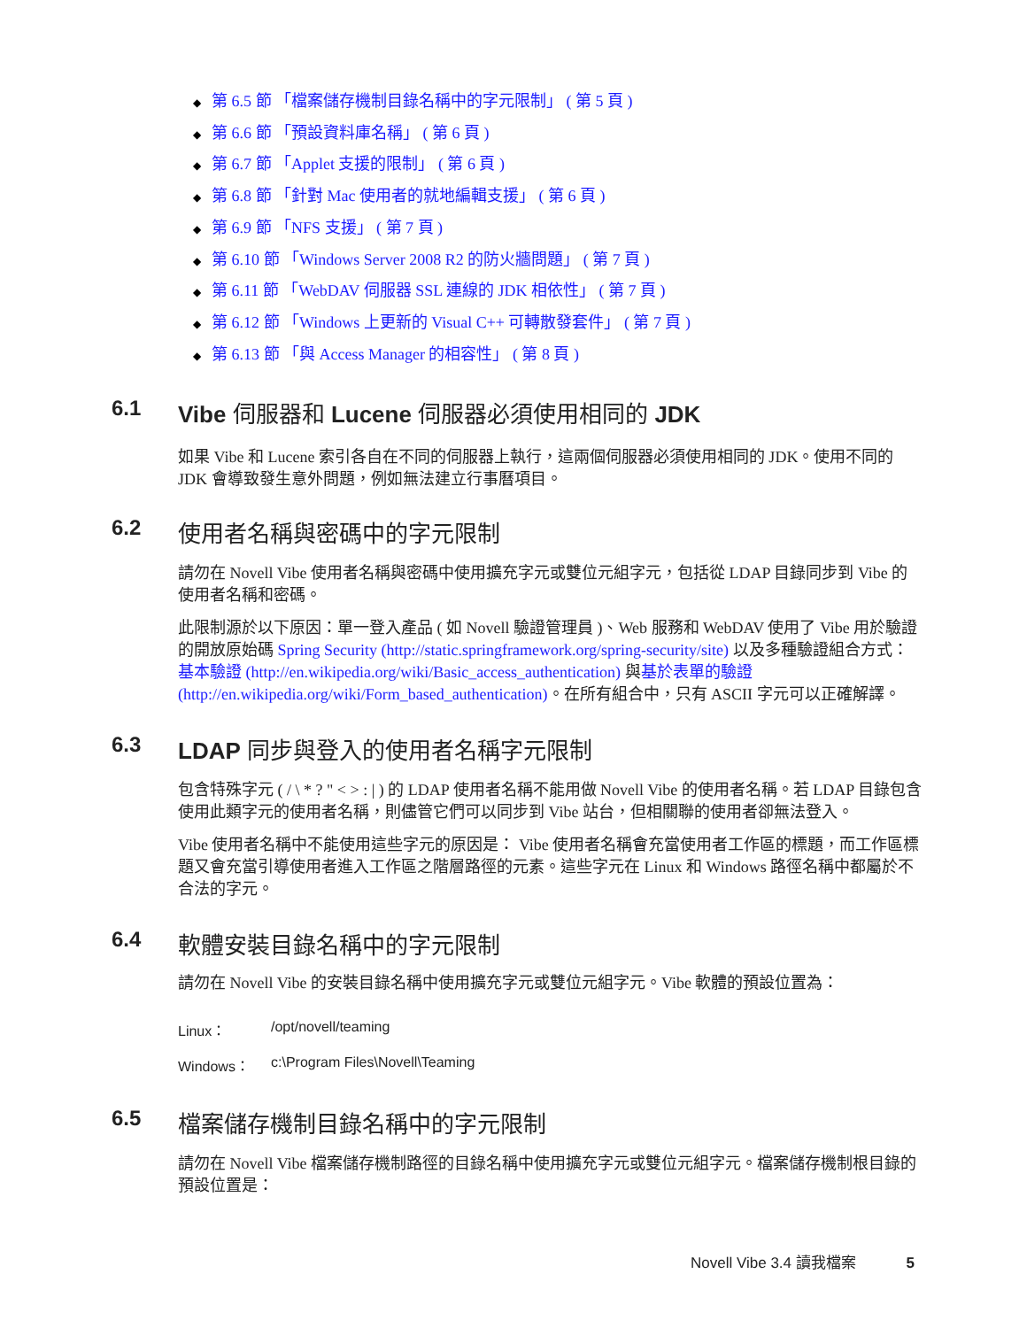◆ 第 6.5 節 「檔案儲存機制目錄名稱中的字元限制」 ( 第 5 頁 )
◆ 第 6.6 節 「預設資料庫名稱」 ( 第 6 頁 )
◆ 第 6.7 節 「Applet 支援的限制」 ( 第 6 頁 )
◆ 第 6.8 節 「針對 Mac 使用者的就地編輯支援」 ( 第 6 頁 )
◆ 第 6.9 節 「NFS 支援」 ( 第 7 頁 )
◆ 第 6.10 節 「Windows Server 2008 R2 的防火牆問題」 ( 第 7 頁 )
◆ 第 6.11 節 「WebDAV 伺服器 SSL 連線的 JDK 相依性」 ( 第 7 頁 )
◆ 第 6.12 節 「Windows 上更新的 Visual C++ 可轉散發套件」 ( 第 7 頁 )
◆ 第 6.13 節 「與 Access Manager 的相容性」 ( 第 8 頁 )
6.1 Vibe 伺服器和 Lucene 伺服器必須使用相同的 JDK
如果 Vibe 和 Lucene 索引各自在不同的伺服器上執行，這兩個伺服器必須使用相同的 JDK。使用不同的 JDK 會導致發生意外問題，例如無法建立行事曆項目。
6.2 使用者名稱與密碼中的字元限制
請勿在 Novell Vibe 使用者名稱與密碼中使用擴充字元或雙位元組字元，包括從 LDAP 目錄同步到 Vibe 的使用者名稱和密碼。
此限制源於以下原因：單一登入產品 ( 如 Novell 驗證管理員 )、Web 服務和 WebDAV 使用了 Vibe 用於驗證的開放原始碼 Spring Security (http://static.springframework.org/spring-security/site) 以及多種驗證組合方式：基本驗證 (http://en.wikipedia.org/wiki/Basic_access_authentication) 與基於表單的驗證 (http://en.wikipedia.org/wiki/Form_based_authentication)。在所有組合中，只有 ASCII 字元可以正確解譯。
6.3 LDAP 同步與登入的使用者名稱字元限制
包含特殊字元 ( / \ * ? " < > : | ) 的 LDAP 使用者名稱不能用做 Novell Vibe 的使用者名稱。若 LDAP 目錄包含使用此類字元的使用者名稱，則儘管它們可以同步到 Vibe 站台，但相關聯的使用者卻無法登入。
Vibe 使用者名稱中不能使用這些字元的原因是： Vibe 使用者名稱會充當使用者工作區的標題，而工作區標題又會充當引導使用者進入工作區之階層路徑的元素。這些字元在 Linux 和 Windows 路徑名稱中都屬於不合法的字元。
6.4 軟體安裝目錄名稱中的字元限制
請勿在 Novell Vibe 的安裝目錄名稱中使用擴充字元或雙位元組字元。Vibe 軟體的預設位置為：
Linux： /opt/novell/teaming
Windows： c:\Program Files\Novell\Teaming
6.5 檔案儲存機制目錄名稱中的字元限制
請勿在 Novell Vibe 檔案儲存機制路徑的目錄名稱中使用擴充字元或雙位元組字元。檔案儲存機制根目錄的預設位置是：
Novell Vibe 3.4 讀我檔案 5